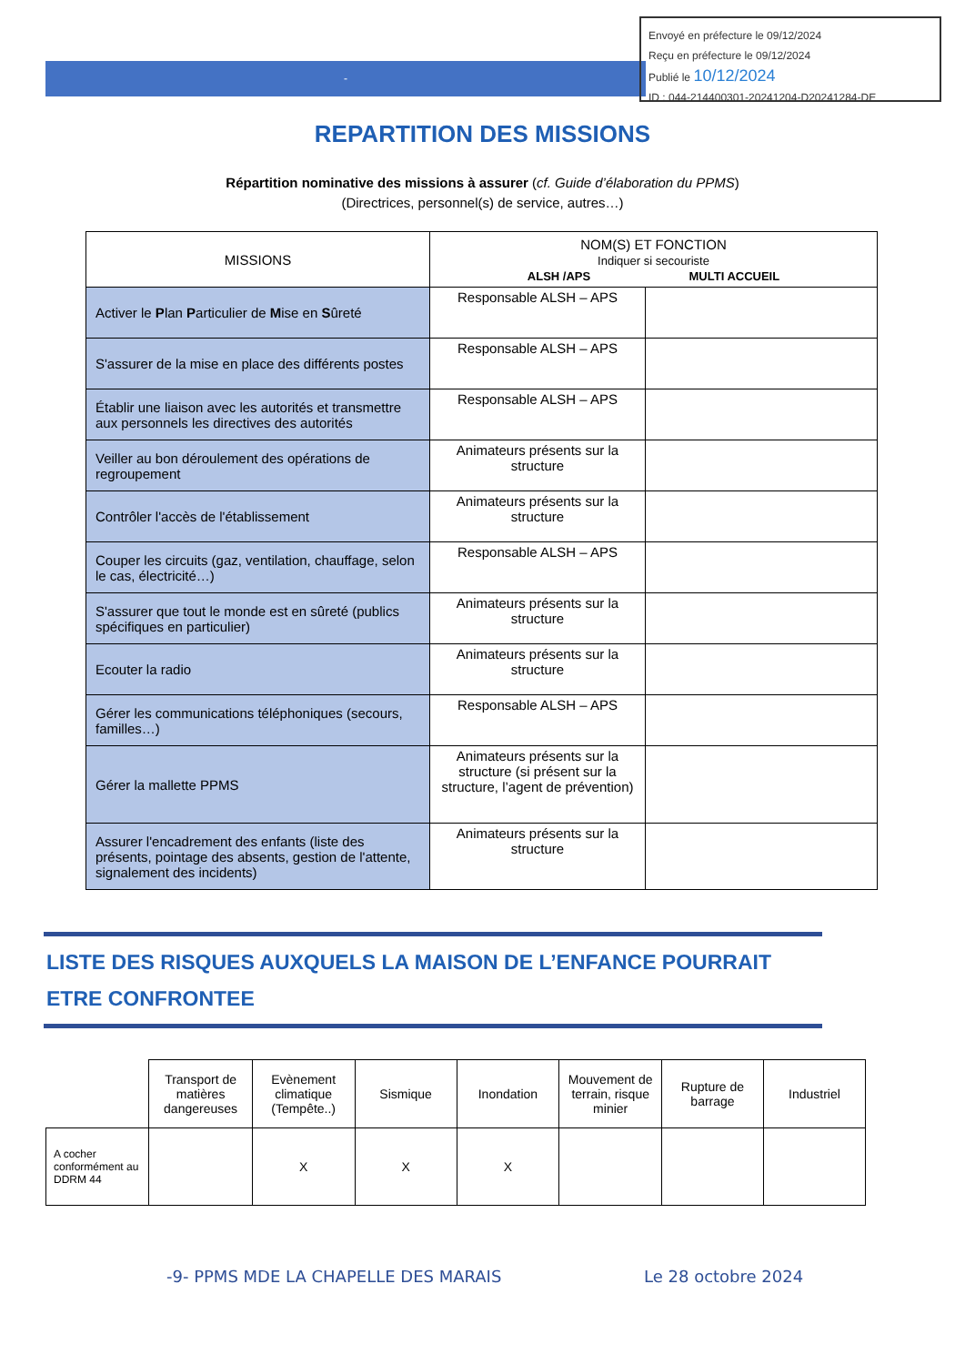-
Envoyé en préfecture le 09/12/2024
Reçu en préfecture le 09/12/2024
Publié le 10/12/2024
ID : 044-214400301-20241204-D20241284-DE
REPARTITION DES MISSIONS
Répartition nominative des missions à assurer (cf. Guide d’élaboration du PPMS)
(Directrices, personnel(s) de service, autres…)
| MISSIONS | NOM(S) ET FONCTION Indiquer si secouriste ALSH /APS MULTI ACCUEIL | |
| Activer le P lan P articulier de M ise en S ûreté | Responsable ALSH – APS | |
| S'assurer de la mise en place des différents postes | Responsable ALSH – APS | |
| Établir une liaison avec les autorités et transmettre aux personnels les directives des autorités | Responsable ALSH – APS | |
| Veiller au bon déroulement des opérations de regroupement | Animateurs présents sur la structure | |
| Contrôler l'accès de l'établissement | Animateurs présents sur la structure | |
| Couper les circuits (gaz, ventilation, chauffage, selon le cas, électricité…) | Responsable ALSH – APS | |
| S'assurer que tout le monde est en sûreté (publics spécifiques en particulier) | Animateurs présents sur la structure | |
| Ecouter la radio | Animateurs présents sur la structure | |
| Gérer les communications téléphoniques (secours, familles…) | Responsable ALSH – APS | |
| Gérer la mallette PPMS | Animateurs présents sur la structure (si présent sur la structure, l’agent de prévention) | |
| Assurer l'encadrement des enfants (liste des présents, pointage des absents, gestion de l'attente, signalement des incidents) | Animateurs présents sur la structure | |
LISTE DES RISQUES AUXQUELS LA MAISON DE L’ENFANCE POURRAIT ETRE CONFRONTEE
| | Transport de matières dangereuses | Evènement climatique (Tempête..) | Sismique | Inondation | Mouvement de terrain, risque minier | Rupture de barrage | Industriel |
| A cocher conformément au DDRM 44 | | X | X | X | | | |
-9- PPMS MDE LA CHAPELLE DES MARAIS
Le 28 octobre 2024